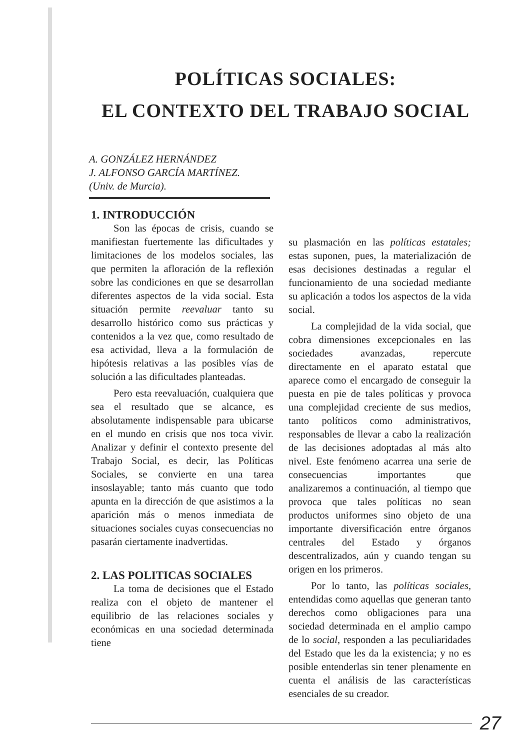POLÍTICAS SOCIALES:
EL CONTEXTO DEL TRABAJO SOCIAL
A. GONZÁLEZ HERNÁNDEZ
J. ALFONSO GARCÍA MARTÍNEZ.
(Univ. de Murcia).
1. INTRODUCCIÓN
Son las épocas de crisis, cuando se manifiestan fuertemente las dificultades y limitaciones de los modelos sociales, las que permiten la afloración de la reflexión sobre las condiciones en que se desarrollan diferentes aspectos de la vida social. Esta situación permite reevaluar tanto su desarrollo histórico como sus prácticas y contenidos a la vez que, como resultado de esa actividad, lleva a la formulación de hipótesis relativas a las posibles vías de solución a las dificultades planteadas.
Pero esta reevaluación, cualquiera que sea el resultado que se alcance, es absolutamente indispensable para ubicarse en el mundo en crisis que nos toca vivir. Analizar y definir el contexto presente del Trabajo Social, es decir, las Políticas Sociales, se convierte en una tarea insoslayable; tanto más cuanto que todo apunta en la dirección de que asistimos a la aparición más o menos inmediata de situaciones sociales cuyas consecuencias no pasarán ciertamente inadvertidas.
2. LAS POLITICAS SOCIALES
La toma de decisiones que el Estado realiza con el objeto de mantener el equilibrio de las relaciones sociales y económicas en una sociedad determinada tiene
su plasmación en las políticas estatales; estas suponen, pues, la materialización de esas decisiones destinadas a regular el funcionamiento de una sociedad mediante su aplicación a todos los aspectos de la vida social.
La complejidad de la vida social, que cobra dimensiones excepcionales en las sociedades avanzadas, repercute directamente en el aparato estatal que aparece como el encargado de conseguir la puesta en pie de tales políticas y provoca una complejidad creciente de sus medios, tanto políticos como administrativos, responsables de llevar a cabo la realización de las decisiones adoptadas al más alto nivel. Este fenómeno acarrea una serie de consecuencias importantes que analizaremos a continuación, al tiempo que provoca que tales políticas no sean productos uniformes sino objeto de una importante diversificación entre órganos centrales del Estado y órganos descentralizados, aún y cuando tengan su origen en los primeros.
Por lo tanto, las políticas sociales, entendidas como aquellas que generan tanto derechos como obligaciones para una sociedad determinada en el amplio campo de lo social, responden a las peculiaridades del Estado que les da la existencia; y no es posible entenderlas sin tener plenamente en cuenta el análisis de las características esenciales de su creador.
27